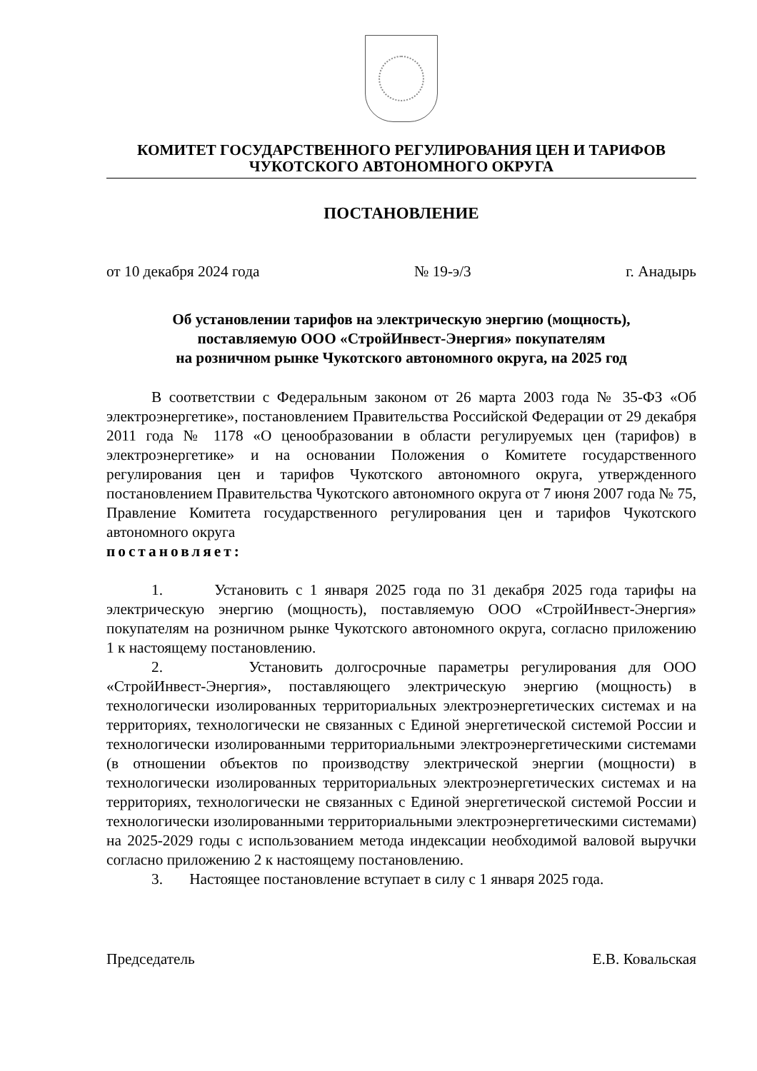КОМИТЕТ ГОСУДАРСТВЕННОГО РЕГУЛИРОВАНИЯ ЦЕН И ТАРИФОВ
ЧУКОТСКОГО АВТОНОМНОГО ОКРУГА
ПОСТАНОВЛЕНИЕ
от 10 декабря 2024 года № 19-э/3 г. Анадырь
Об установлении тарифов на электрическую энергию (мощность),
поставляемую ООО «СтройИнвест-Энергия» покупателям
на розничном рынке Чукотского автономного округа, на 2025 год
В соответствии с Федеральным законом от 26 марта 2003 года № 35-ФЗ «Об электроэнергетике», постановлением Правительства Российской Федерации от 29 декабря 2011 года № 1178 «О ценообразовании в области регулируемых цен (тарифов) в электроэнергетике» и на основании Положения о Комитете государственного регулирования цен и тарифов Чукотского автономного округа, утвержденного постановлением Правительства Чукотского автономного округа от 7 июня 2007 года № 75, Правление Комитета государственного регулирования цен и тарифов Чукотского автономного округа
постановляет:
1. Установить с 1 января 2025 года по 31 декабря 2025 года тарифы на электрическую энергию (мощность), поставляемую ООО «СтройИнвест-Энергия» покупателям на розничном рынке Чукотского автономного округа, согласно приложению 1 к настоящему постановлению.
2. Установить долгосрочные параметры регулирования для ООО «СтройИнвест-Энергия», поставляющего электрическую энергию (мощность) в технологически изолированных территориальных электроэнергетических системах и на территориях, технологически не связанных с Единой энергетической системой России и технологически изолированными территориальными электроэнергетическими системами (в отношении объектов по производству электрической энергии (мощности) в технологически изолированных территориальных электроэнергетических системах и на территориях, технологически не связанных с Единой энергетической системой России и технологически изолированными территориальными электроэнергетическими системами) на 2025-2029 годы с использованием метода индексации необходимой валовой выручки согласно приложению 2 к настоящему постановлению.
3. Настоящее постановление вступает в силу с 1 января 2025 года.
Председатель Е.В. Ковальская